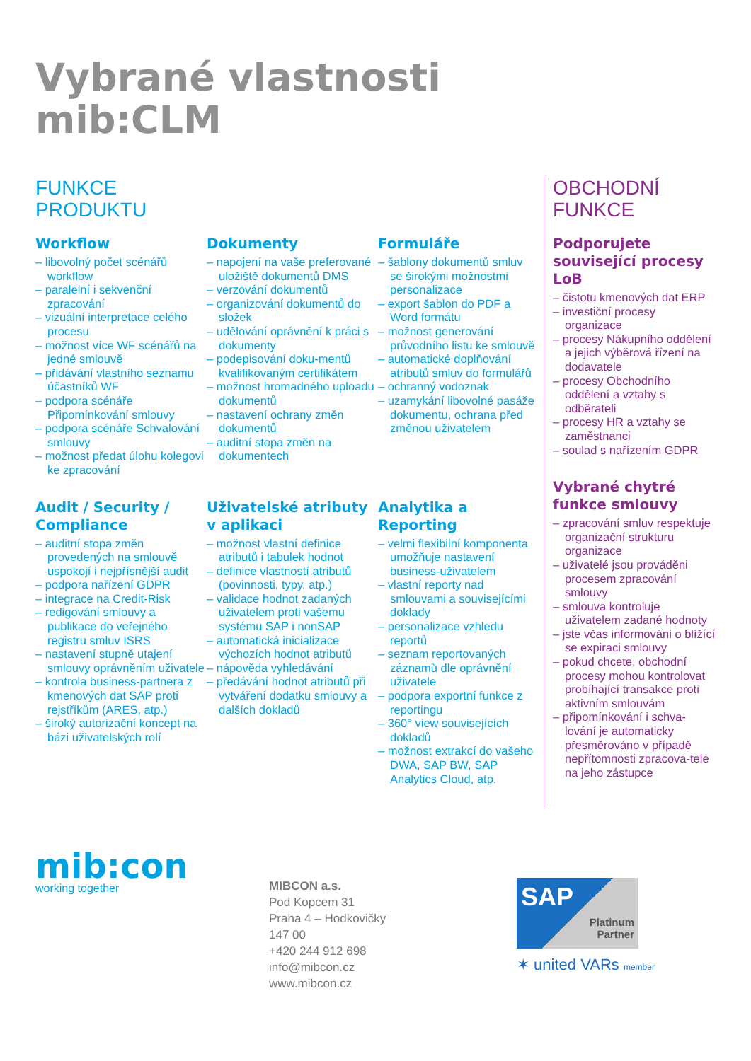Vybrané vlastnosti
mib:CLM
FUNKCE
PRODUKTU
Workflow
– libovolný počet scénářů workflow
– paralelní i sekvenční zpracování
– vizuální interpretace celého procesu
– možnost více WF scénářů na jedné smlouvě
– přidávání vlastního seznamu účastníků WF
– podpora scénáře Připomínkování smlouvy
– podpora scénáře Schvalování smlouvy
– možnost předat úlohu kolegovi ke zpracování
Dokumenty
– napojení na vaše preferované uložiště dokumentů DMS
– verzování dokumentů
– organizování dokumentů do složek
– udělování oprávnění k práci s dokumenty
– podepisování doku-mentů kvalifikovaným certifikátem
– možnost hromadného uploadu dokumentů
– nastavení ochrany změn dokumentů
– auditní stopa změn na dokumentech
Formuláře
– šablony dokumentů smluv se širokými možnostmi personalizace
– export šablon do PDF a Word formátu
– možnost generování průvodního listu ke smlouvě
– automatické doplňování atributů smluv do formulářů
– ochranný vodoznak
– uzamykání libovolné pasáže dokumentu, ochrana před změnou uživatelem
Audit / Security / Compliance
– auditní stopa změn provedených na smlouvě uspokojí i nejpřísnější audit
– podpora nařízení GDPR
– integrace na Credit-Risk
– redigování smlouvy a publikace do veřejného registru smluv ISRS
– nastavení stupně utajení smlouvy oprávněním uživatele
– kontrola business-partnera z kmenových dat SAP proti rejstříkům (ARES, atp.)
– široký autorizační koncept na bázi uživatelských rolí
Uživatelské atributy v aplikaci
– možnost vlastní definice atributů i tabulek hodnot
– definice vlastností atributů (povinnosti, typy, atp.)
– validace hodnot zadaných uživatelem proti vašemu systému SAP i nonSAP
– automatická inicializace výchozích hodnot atributů
– nápověda vyhledávání
– předávání hodnot atributů při vytváření dodatku smlouvy a dalších dokladů
Analytika a Reporting
– velmi flexibilní komponenta umožňuje nastavení business-uživatelem
– vlastní reporty nad smlouvami a souvisejícími doklady
– personalizace vzhledu reportů
– seznam reportovaných záznamů dle oprávnění uživatele
– podpora exportní funkce z reportingu
– 360° view souvisejících dokladů
– možnost extrakcí do vašeho DWA, SAP BW, SAP Analytics Cloud, atp.
OBCHODNÍ
FUNKCE
Podporujete související procesy LoB
– čistotu kmenových dat ERP
– investiční procesy organizace
– procesy Nákupního oddělení a jejich výběrová řízení na dodavatele
– procesy Obchodního oddělení a vztahy s odběrateli
– procesy HR a vztahy se zaměstnanci
– soulad s nařízením GDPR
Vybrané chytré funkce smlouvy
– zpracování smluv respektuje organizační strukturu organizace
– uživatelé jsou prováděni procesem zpracování smlouvy
– smlouva kontroluje uživatelem zadané hodnoty
– jste včas informováni o blížící se expiraci smlouvy
– pokud chcete, obchodní procesy mohou kontrolovat probíhající transakce proti aktivním smlouvám
– připomínkování i schva-lování je automaticky přesměrováno v případě nepřítomnosti zpracova-tele na jeho zástupce
mib:con
working together
MIBCON a.s.
Pod Kopcem 31
Praha 4 – Hodkovičky
147 00
+420 244 912 698
info@mibcon.cz
www.mibcon.cz
SAP
Platinum
Partner
✶ united VARs member